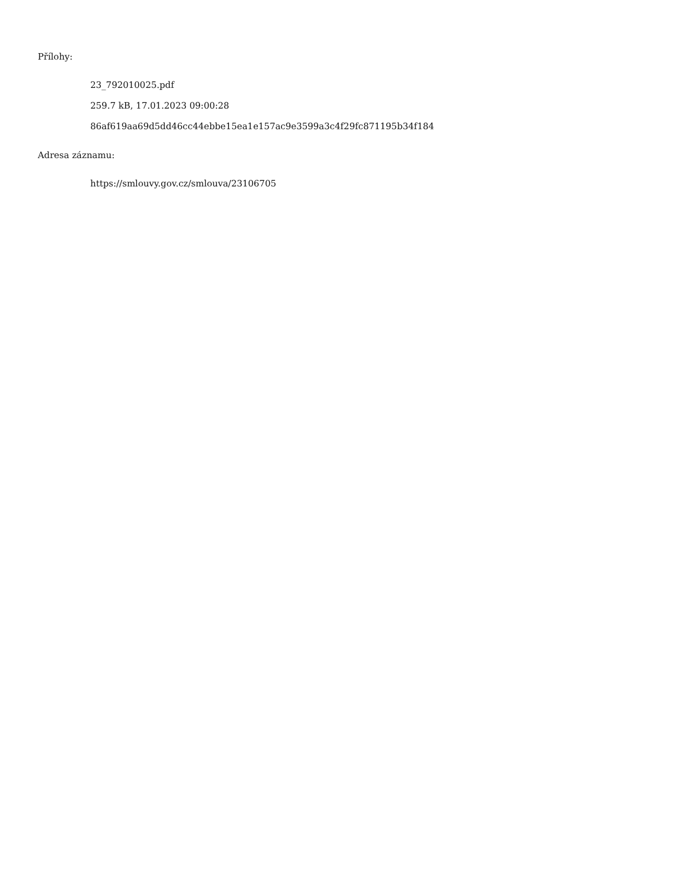Přílohy:
23_792010025.pdf
259.7 kB, 17.01.2023 09:00:28
86af619aa69d5dd46cc44ebbe15ea1e157ac9e3599a3c4f29fc871195b34f184
Adresa záznamu:
https://smlouvy.gov.cz/smlouva/23106705